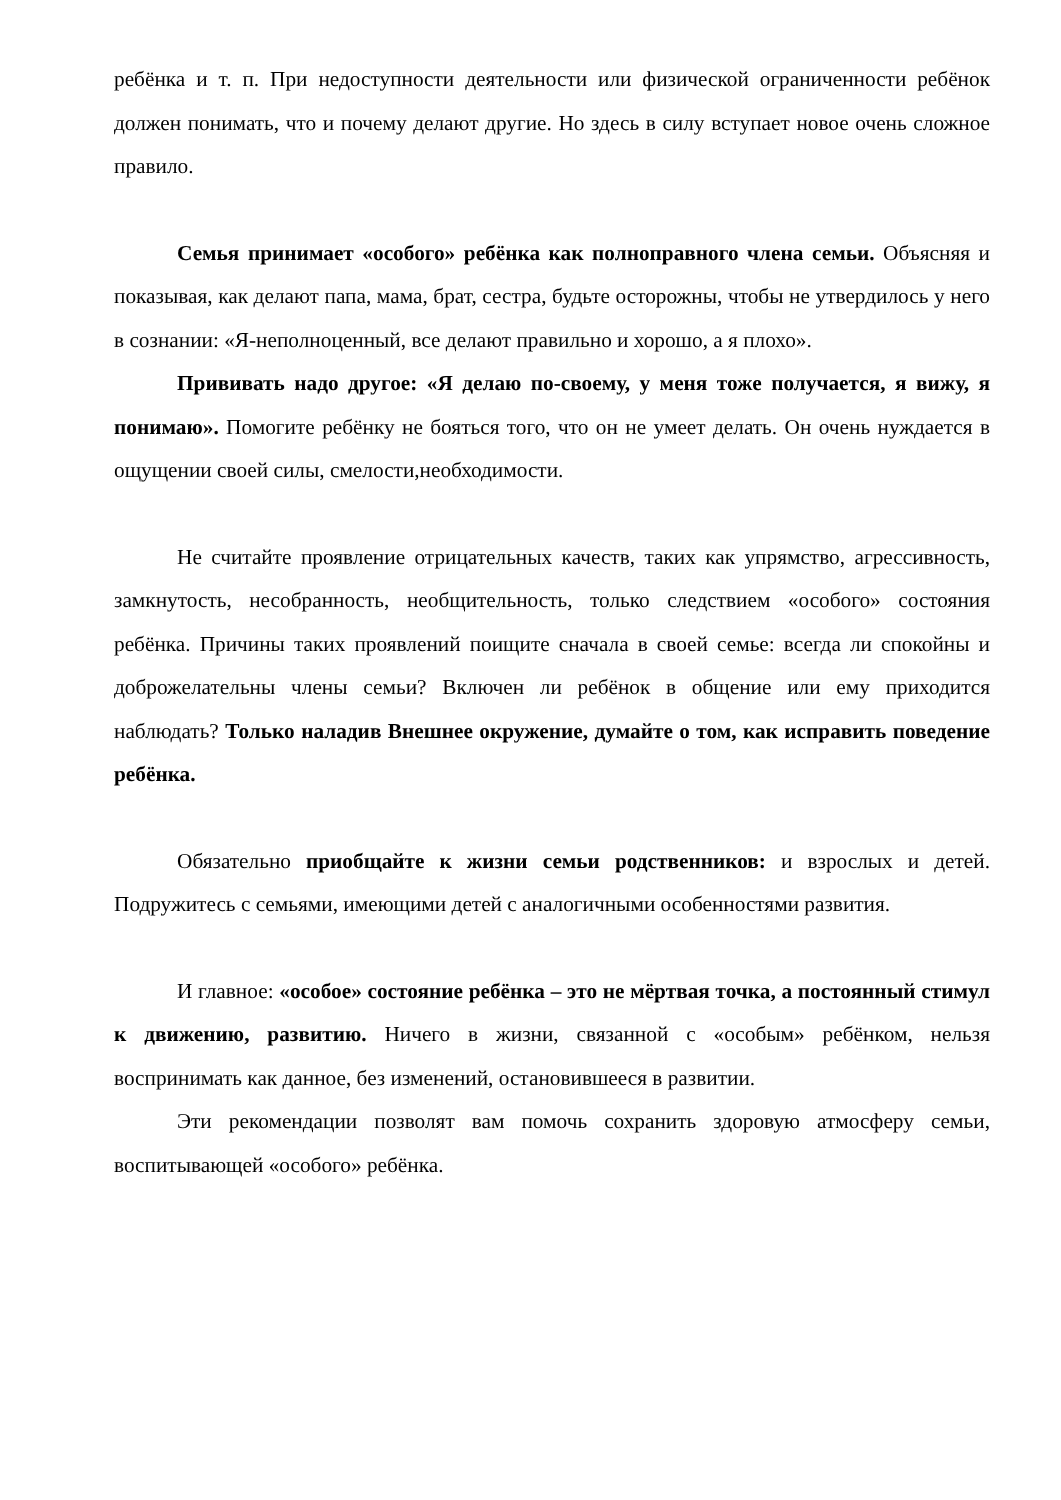ребёнка и т. п. При недоступности деятельности или физической ограниченности ребёнок должен понимать, что и почему делают другие. Но здесь в силу вступает новое очень сложное правило.
Семья принимает «особого» ребёнка как полноправного члена семьи. Объясняя и показывая, как делают папа, мама, брат, сестра, будьте осторожны, чтобы не утвердилось у него в сознании: «Я-неполноценный, все делают правильно и хорошо, а я плохо».
Прививать надо другое: «Я делаю по-своему, у меня тоже получается, я вижу, я понимаю». Помогите ребёнку не бояться того, что он не умеет делать. Он очень нуждается в ощущении своей силы, смелости,необходимости.
Не считайте проявление отрицательных качеств, таких как упрямство, агрессивность, замкнутость, несобранность, необщительность, только следствием «особого» состояния ребёнка. Причины таких проявлений поищите сначала в своей семье: всегда ли спокойны и доброжелательны члены семьи? Включен ли ребёнок в общение или ему приходится наблюдать? Только наладив Внешнее окружение, думайте о том, как исправить поведение ребёнка.
Обязательно приобщайте к жизни семьи родственников: и взрослых и детей. Подружитесь с семьями, имеющими детей с аналогичными особенностями развития.
И главное: «особое» состояние ребёнка – это не мёртвая точка, а постоянный стимул к движению, развитию. Ничего в жизни, связанной с «особым» ребёнком, нельзя воспринимать как данное, без изменений, остановившееся в развитии.
Эти рекомендации позволят вам помочь сохранить здоровую атмосферу семьи, воспитывающей «особого» ребёнка.